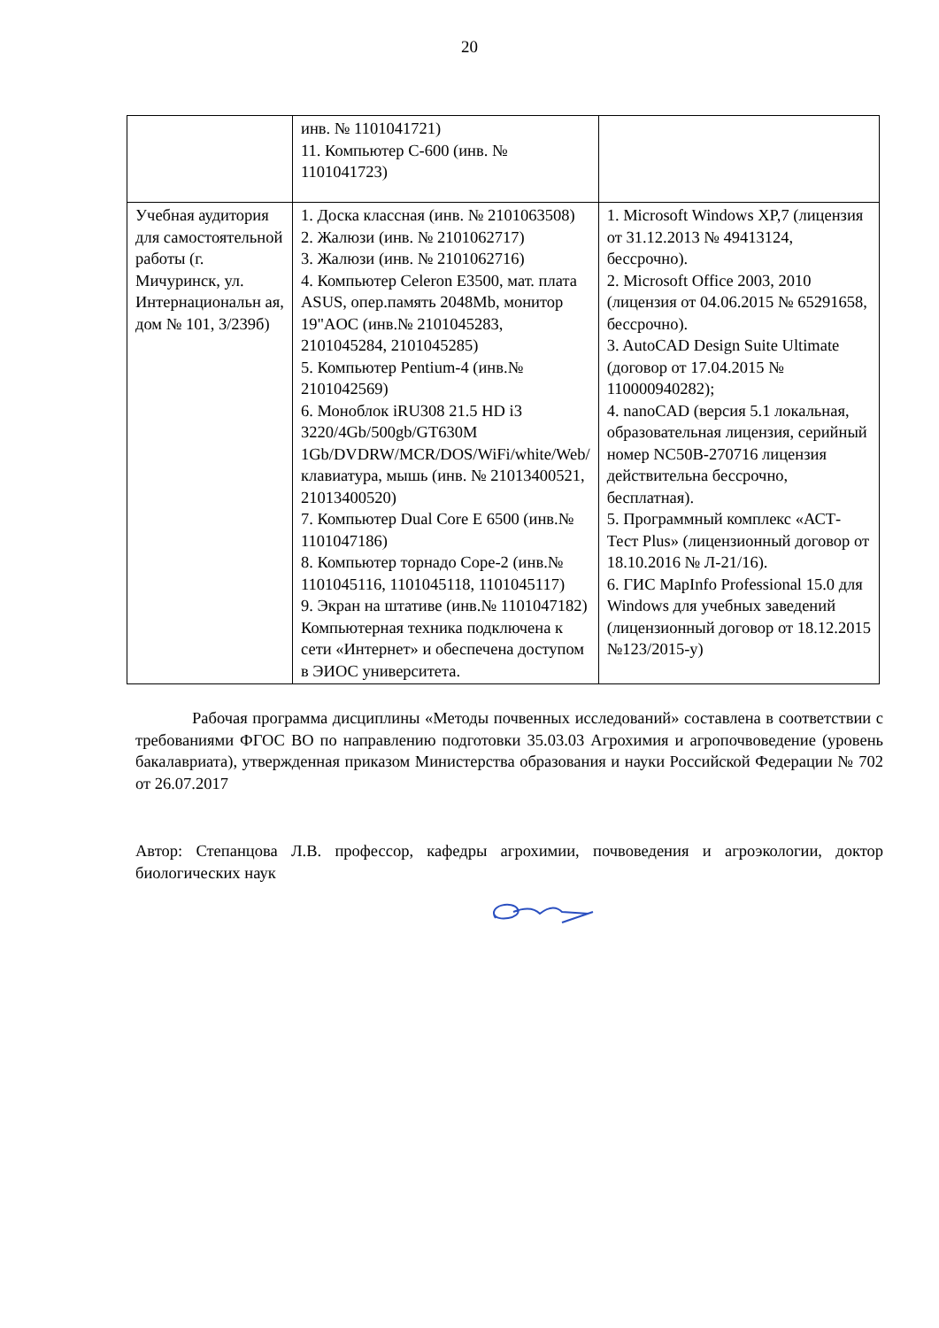20
| | инв. № 1101041721) 11. Компьютер С-600 (инв. № 1101041723) | |
| Учебная аудитория для самостоятельной работы (г. Мичуринск, ул. Интернациональн ая, дом № 101, 3/239б) | 1. Доска классная (инв. № 2101063508) 2. Жалюзи (инв. № 2101062717) 3. Жалюзи (инв. № 2101062716) 4. Компьютер Celeron E3500, мат. плата ASUS, опер.память 2048Mb, монитор 19"AOC (инв.№ 2101045283, 2101045284, 2101045285) 5. Компьютер Pentium-4 (инв.№ 2101042569) 6. Моноблок iRU308 21.5 HD i3 3220/4Gb/500gb/GT630M 1Gb/DVDRW/MCR/DOS/WiFi/white/Web/ клавиатура, мышь (инв. № 21013400521, 21013400520) 7. Компьютер Dual Core E 6500 (инв.№ 1101047186) 8. Компьютер торнадо Cope-2 (инв.№ 1101045116, 1101045118, 1101045117) 9. Экран на штативе (инв.№ 1101047182) Компьютерная техника подключена к сети «Интернет» и обеспечена доступом в ЭИОС университета. | 1. Microsoft Windows XP,7 (лицензия от 31.12.2013 № 49413124, бессрочно). 2. Microsoft Office 2003, 2010 (лицензия от 04.06.2015 № 65291658, бессрочно). 3. AutoCAD Design Suite Ultimate (договор от 17.04.2015 № 110000940282); 4. nanoCAD (версия 5.1 локальная, образовательная лицензия, серийный номер NC50B-270716 лицензия действительна бессрочно, бесплатная). 5. Программный комплекс «АСТ-Тест Plus» (лицензионный договор от 18.10.2016 № Л-21/16). 6. ГИС MapInfo Professional 15.0 для Windows для учебных заведений (лицензионный договор от 18.12.2015 №123/2015-у) |
Рабочая программа дисциплины «Методы почвенных исследований» составлена в соответствии с требованиями ФГОС ВО по направлению подготовки 35.03.03 Агрохимия и агропочвоведение (уровень бакалавриата), утвержденная приказом Министерства образования и науки Российской Федерации № 702 от 26.07.2017
Автор: Степанцова Л.В. профессор, кафедры агрохимии, почвоведения и агроэкологии, доктор биологических наук